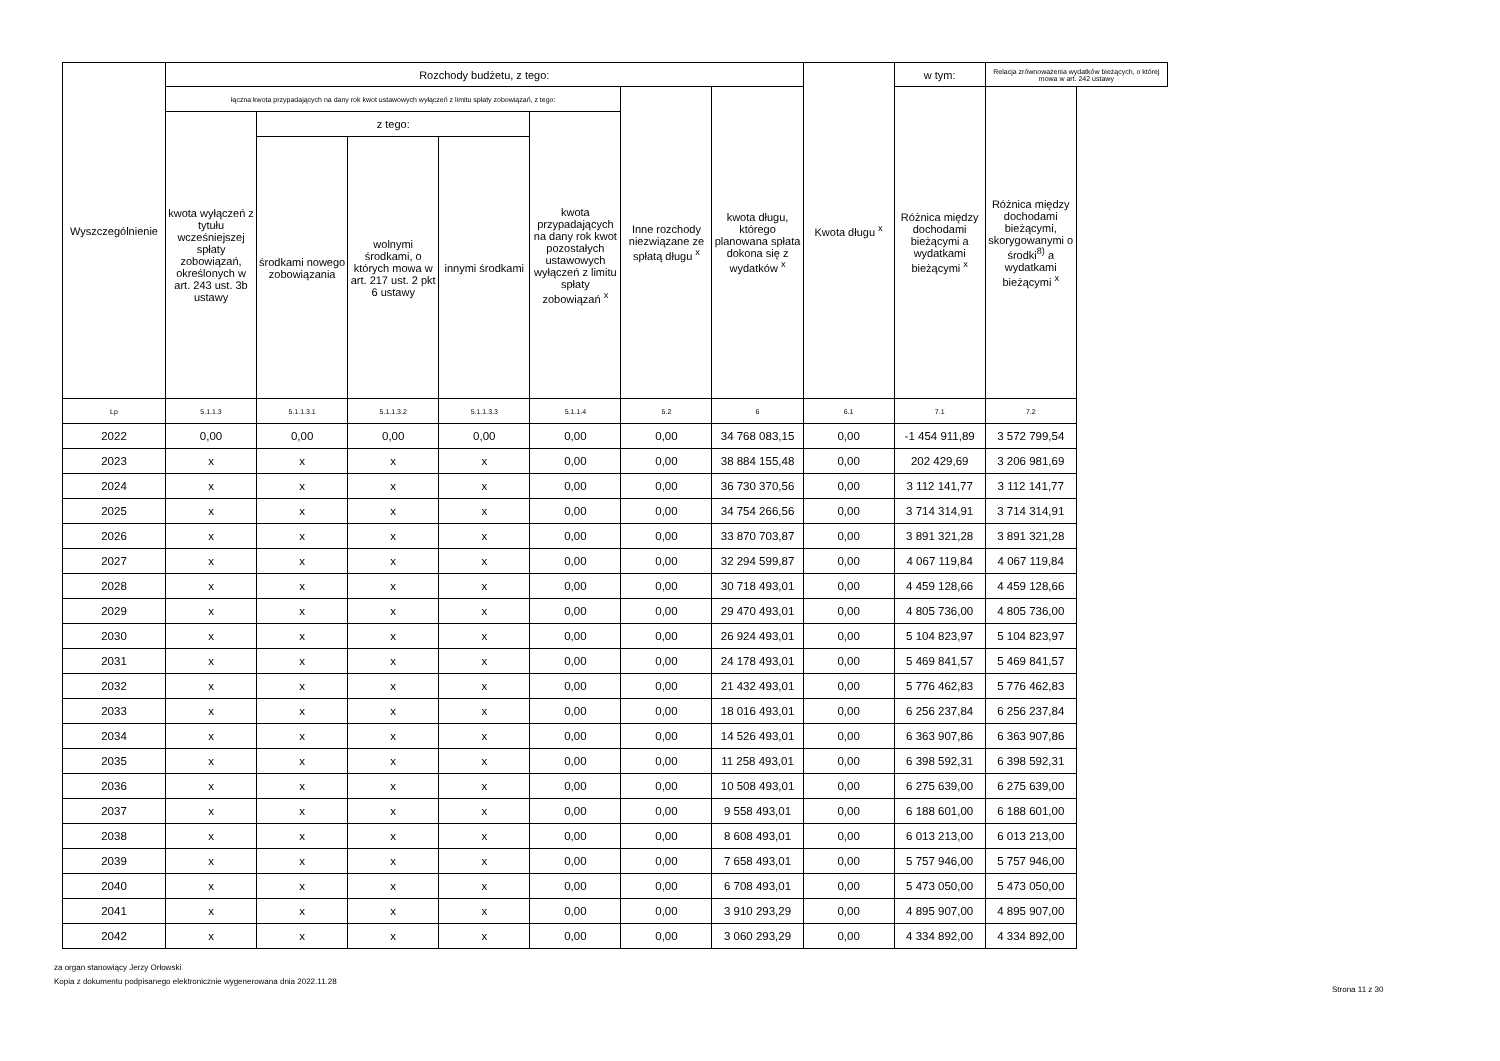| Wyszczególnienie | Rozchody budżetu, z tego: | | | | | | | Kwota długu <sup>x</sup> | w tym: | Relacja zrównoważenia wydatków bieżących, o której mowa w art. 242 ustawy |
| --- | --- | --- | --- | --- | --- | --- | --- | --- | --- | --- |
| | łączna kwota przypadających na dany rok kwot ustawowych wyłączeń z limitu spłaty zobowiązań, z tego: | | | | | Inne rozchody niezwiązane ze spłatą długu <sup>x</sup> | kwota długu, którego planowana spłata dokona się z wydatków <sup>x</sup> | | Różnica między dochodami bieżącymi a wydatkami bieżącymi <sup>x</sup> | Różnica między dochodami bieżącymi, skorygowanymi o środki<sup>8)</sup> a wydatkami bieżącymi <sup>x</sup> |
| | kwota wyłączeń z tytułu wcześniejszej spłaty zobowiązań, określonych w art. 243 ust. 3b ustawy | z tego: | | | kwota przypadających na dany rok kwot pozostałych ustawowych wyłączeń z limitu spłaty zobowiązań <sup>x</sup> | | | | | |
| | | środkami nowego zobowiązania | wolnymi środkami, o których mowa w art. 217 ust. 2 pkt 6 ustawy | innymi środkami | | | | | | |
| Lp | 5.1.1.3 | 5.1.1.3.1 | 5.1.1.3.2 | 5.1.1.3.3 | 5.1.1.4 | 5.2 | 6 | 6.1 | 7.1 | 7.2 |
| 2022 | 0,00 | 0,00 | 0,00 | 0,00 | 0,00 | 0,00 | 34 768 083,15 | 0,00 | -1 454 911,89 | 3 572 799,54 |
| 2023 | x | x | x | x | 0,00 | 0,00 | 38 884 155,48 | 0,00 | 202 429,69 | 3 206 981,69 |
| 2024 | x | x | x | x | 0,00 | 0,00 | 36 730 370,56 | 0,00 | 3 112 141,77 | 3 112 141,77 |
| 2025 | x | x | x | x | 0,00 | 0,00 | 34 754 266,56 | 0,00 | 3 714 314,91 | 3 714 314,91 |
| 2026 | x | x | x | x | 0,00 | 0,00 | 33 870 703,87 | 0,00 | 3 891 321,28 | 3 891 321,28 |
| 2027 | x | x | x | x | 0,00 | 0,00 | 32 294 599,87 | 0,00 | 4 067 119,84 | 4 067 119,84 |
| 2028 | x | x | x | x | 0,00 | 0,00 | 30 718 493,01 | 0,00 | 4 459 128,66 | 4 459 128,66 |
| 2029 | x | x | x | x | 0,00 | 0,00 | 29 470 493,01 | 0,00 | 4 805 736,00 | 4 805 736,00 |
| 2030 | x | x | x | x | 0,00 | 0,00 | 26 924 493,01 | 0,00 | 5 104 823,97 | 5 104 823,97 |
| 2031 | x | x | x | x | 0,00 | 0,00 | 24 178 493,01 | 0,00 | 5 469 841,57 | 5 469 841,57 |
| 2032 | x | x | x | x | 0,00 | 0,00 | 21 432 493,01 | 0,00 | 5 776 462,83 | 5 776 462,83 |
| 2033 | x | x | x | x | 0,00 | 0,00 | 18 016 493,01 | 0,00 | 6 256 237,84 | 6 256 237,84 |
| 2034 | x | x | x | x | 0,00 | 0,00 | 14 526 493,01 | 0,00 | 6 363 907,86 | 6 363 907,86 |
| 2035 | x | x | x | x | 0,00 | 0,00 | 11 258 493,01 | 0,00 | 6 398 592,31 | 6 398 592,31 |
| 2036 | x | x | x | x | 0,00 | 0,00 | 10 508 493,01 | 0,00 | 6 275 639,00 | 6 275 639,00 |
| 2037 | x | x | x | x | 0,00 | 0,00 | 9 558 493,01 | 0,00 | 6 188 601,00 | 6 188 601,00 |
| 2038 | x | x | x | x | 0,00 | 0,00 | 8 608 493,01 | 0,00 | 6 013 213,00 | 6 013 213,00 |
| 2039 | x | x | x | x | 0,00 | 0,00 | 7 658 493,01 | 0,00 | 5 757 946,00 | 5 757 946,00 |
| 2040 | x | x | x | x | 0,00 | 0,00 | 6 708 493,01 | 0,00 | 5 473 050,00 | 5 473 050,00 |
| 2041 | x | x | x | x | 0,00 | 0,00 | 3 910 293,29 | 0,00 | 4 895 907,00 | 4 895 907,00 |
| 2042 | x | x | x | x | 0,00 | 0,00 | 3 060 293,29 | 0,00 | 4 334 892,00 | 4 334 892,00 |
za organ stanowiący Jerzy Orłowski
Kopia z dokumentu podpisanego elektronicznie wygenerowana dnia 2022.11.28
Strona 11 z 30